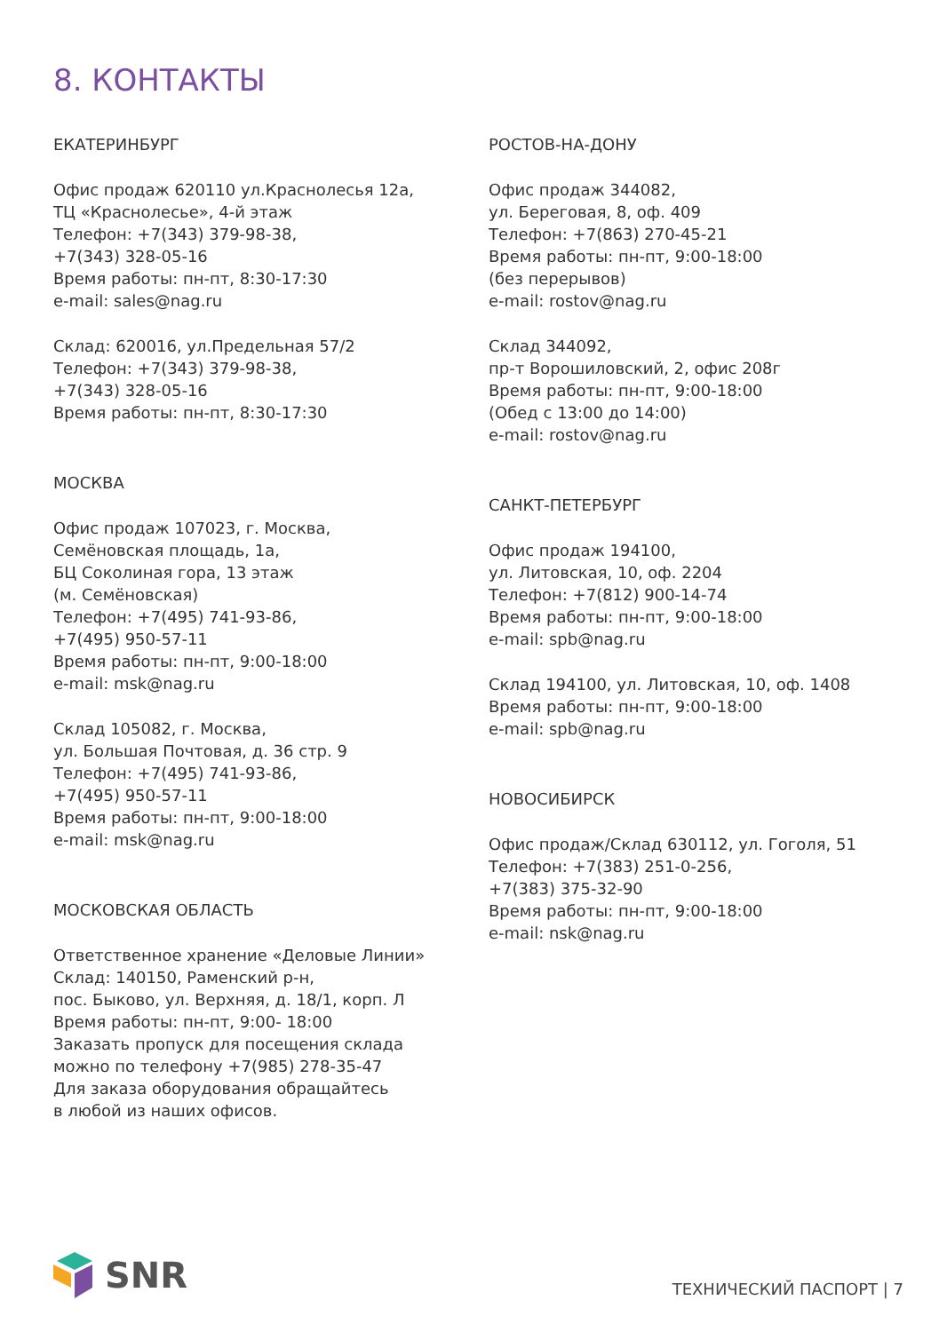8. КОНТАКТЫ
ЕКАТЕРИНБУРГ
Офис продаж 620110 ул.Краснолесья 12а,
ТЦ «Краснолесье», 4-й этаж
Телефон: +7(343) 379-98-38,
+7(343) 328-05-16
Время работы: пн-пт, 8:30-17:30
e-mail: sales@nag.ru
Склад: 620016, ул.Предельная 57/2
Телефон: +7(343) 379-98-38,
+7(343) 328-05-16
Время работы: пн-пт, 8:30-17:30
МОСКВА
Офис продаж 107023, г. Москва,
Семёновская площадь, 1а,
БЦ Соколиная гора, 13 этаж
(м. Семёновская)
Телефон: +7(495) 741-93-86,
+7(495) 950-57-11
Время работы: пн-пт, 9:00-18:00
e-mail: msk@nag.ru
Склад 105082, г. Москва,
ул. Большая Почтовая, д. 36 стр. 9
Телефон: +7(495) 741-93-86,
+7(495) 950-57-11
Время работы: пн-пт, 9:00-18:00
e-mail: msk@nag.ru
МОСКОВСКАЯ ОБЛАСТЬ
Ответственное хранение «Деловые Линии»
Склад: 140150, Раменский р-н,
пос. Быково, ул. Верхняя, д. 18/1, корп. Л
Время работы: пн-пт, 9:00- 18:00
Заказать пропуск для посещения склада
можно по телефону +7(985) 278-35-47
Для заказа оборудования обращайтесь
в любой из наших офисов.
РОСТОВ-НА-ДОНУ
Офис продаж 344082,
ул. Береговая, 8, оф. 409
Телефон: +7(863) 270-45-21
Время работы: пн-пт, 9:00-18:00
(без перерывов)
e-mail: rostov@nag.ru
Склад 344092,
пр-т Ворошиловский, 2, офис 208г
Время работы: пн-пт, 9:00-18:00
(Обед с 13:00 до 14:00)
e-mail: rostov@nag.ru
САНКТ-ПЕТЕРБУРГ
Офис продаж 194100,
ул. Литовская, 10, оф. 2204
Телефон: +7(812) 900-14-74
Время работы: пн-пт, 9:00-18:00
e-mail: spb@nag.ru
Склад 194100, ул. Литовская, 10, оф. 1408
Время работы: пн-пт, 9:00-18:00
e-mail: spb@nag.ru
НОВОСИБИРСК
Офис продаж/Склад 630112, ул. Гоголя, 51
Телефон: +7(383) 251-0-256,
+7(383) 375-32-90
Время работы: пн-пт, 9:00-18:00
e-mail: nsk@nag.ru
SNR
ТЕХНИЧЕСКИЙ ПАСПОРТ | 7